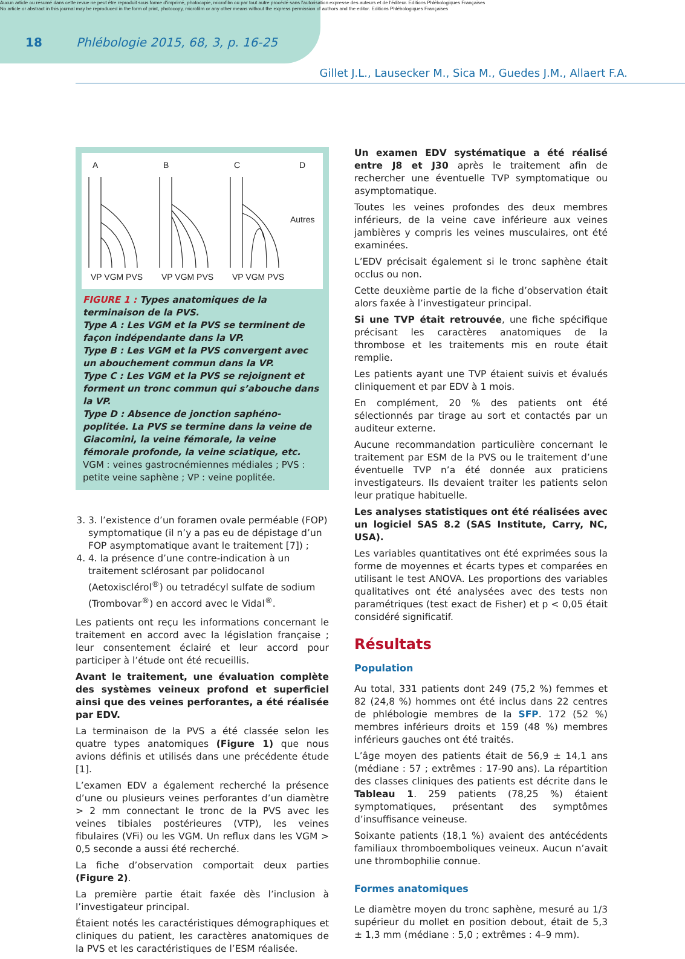Aucun article ou résumé dans cette revue ne peut être reproduit sous forme d'imprimé, photocopie, microfilm ou par tout autre procédé sans l'autorisation expresse des auteurs et de l'éditeur. Editions Phlébologiques Françaises
No article or abstract in this journal may be reproduced in the form of print, photocopy, microfilm or any other means without the express permission of authors and the editor. Editions Phlébologiques Françaises
18 Phlébologie 2015, 68, 3, p. 16-25
Gillet J.L., Lausecker M., Sica M., Guedes J.M., Allaert F.A.
A
B
C
D
Autres
VP VGM PVS
VP VGM PVS
VP VGM PVS
FIGURE 1 : Types anatomiques de la terminaison de la PVS.
Type A : Les VGM et la PVS se terminent de façon indépendante dans la VP.
Type B : Les VGM et la PVS convergent avec un abouchement commun dans la VP.
Type C : Les VGM et la PVS se rejoignent et forment un tronc commun qui s’abouche dans la VP.
Type D : Absence de jonction saphéno-poplitée. La PVS se termine dans la veine de Giacomini, la veine fémorale, la veine fémorale profonde, la veine sciatique, etc.
VGM : veines gastrocnémiennes médiales ; PVS : petite veine saphène ; VP : veine poplitée.
3. 3. l’existence d’un foramen ovale perméable (FOP) symptomatique (il n’y a pas eu de dépistage d’un FOP asymptomatique avant le traitement [7]) ;
4. 4. la présence d’une contre-indication à un traitement sclérosant par polidocanol (Aetoxisclérol<sup>®</sup>) ou tetradécyl sulfate de sodium (Trombovar<sup>®</sup>) en accord avec le Vidal<sup>®</sup>.
Les patients ont reçu les informations concernant le traitement en accord avec la législation française ; leur consentement éclairé et leur accord pour participer à l’étude ont été recueillis.
Avant le traitement, une évaluation complète des systèmes veineux profond et superficiel ainsi que des veines perforantes, a été réalisée par EDV.
La terminaison de la PVS a été classée selon les quatre types anatomiques (Figure 1) que nous avions définis et utilisés dans une précédente étude [1].
L’examen EDV a également recherché la présence d’une ou plusieurs veines perforantes d’un diamètre > 2 mm connectant le tronc de la PVS avec les veines tibiales postérieures (VTP), les veines fibulaires (VFi) ou les VGM. Un reflux dans les VGM > 0,5 seconde a aussi été recherché.
La fiche d’observation comportait deux parties (Figure 2).
La première partie était faxée dès l’inclusion à l’investigateur principal.
Étaient notés les caractéristiques démographiques et cliniques du patient, les caractères anatomiques de la PVS et les caractéristiques de l’ESM réalisée.
Un examen EDV systématique a été réalisé entre J8 et J30 après le traitement afin de rechercher une éventuelle TVP symptomatique ou asymptomatique.
Toutes les veines profondes des deux membres inférieurs, de la veine cave inférieure aux veines jambières y compris les veines musculaires, ont été examinées.
L’EDV précisait également si le tronc saphène était occlus ou non.
Cette deuxième partie de la fiche d’observation était alors faxée à l’investigateur principal.
Si une TVP était retrouvée, une fiche spécifique précisant les caractères anatomiques de la thrombose et les traitements mis en route était remplie.
Les patients ayant une TVP étaient suivis et évalués cliniquement et par EDV à 1 mois.
En complément, 20 % des patients ont été sélectionnés par tirage au sort et contactés par un auditeur externe.
Aucune recommandation particulière concernant le traitement par ESM de la PVS ou le traitement d’une éventuelle TVP n’a été donnée aux praticiens investigateurs. Ils devaient traiter les patients selon leur pratique habituelle.
Les analyses statistiques ont été réalisées avec un logiciel SAS 8.2 (SAS Institute, Carry, NC, USA).
Les variables quantitatives ont été exprimées sous la forme de moyennes et écarts types et comparées en utilisant le test ANOVA. Les proportions des variables qualitatives ont été analysées avec des tests non paramétriques (test exact de Fisher) et p < 0,05 était considéré significatif.
Résultats
Population
Au total, 331 patients dont 249 (75,2 %) femmes et 82 (24,8 %) hommes ont été inclus dans 22 centres de phlébologie membres de la SFP. 172 (52 %) membres inférieurs droits et 159 (48 %) membres inférieurs gauches ont été traités.
L’âge moyen des patients était de 56,9 ± 14,1 ans (médiane : 57 ; extrêmes : 17-90 ans). La répartition des classes cliniques des patients est décrite dans le Tableau 1. 259 patients (78,25 %) étaient symptomatiques, présentant des symptômes d’insuffisance veineuse.
Soixante patients (18,1 %) avaient des antécédents familiaux thromboemboliques veineux. Aucun n’avait une thrombophilie connue.
Formes anatomiques
Le diamètre moyen du tronc saphène, mesuré au 1/3 supérieur du mollet en position debout, était de 5,3 ± 1,3 mm (médiane : 5,0 ; extrêmes : 4–9 mm).